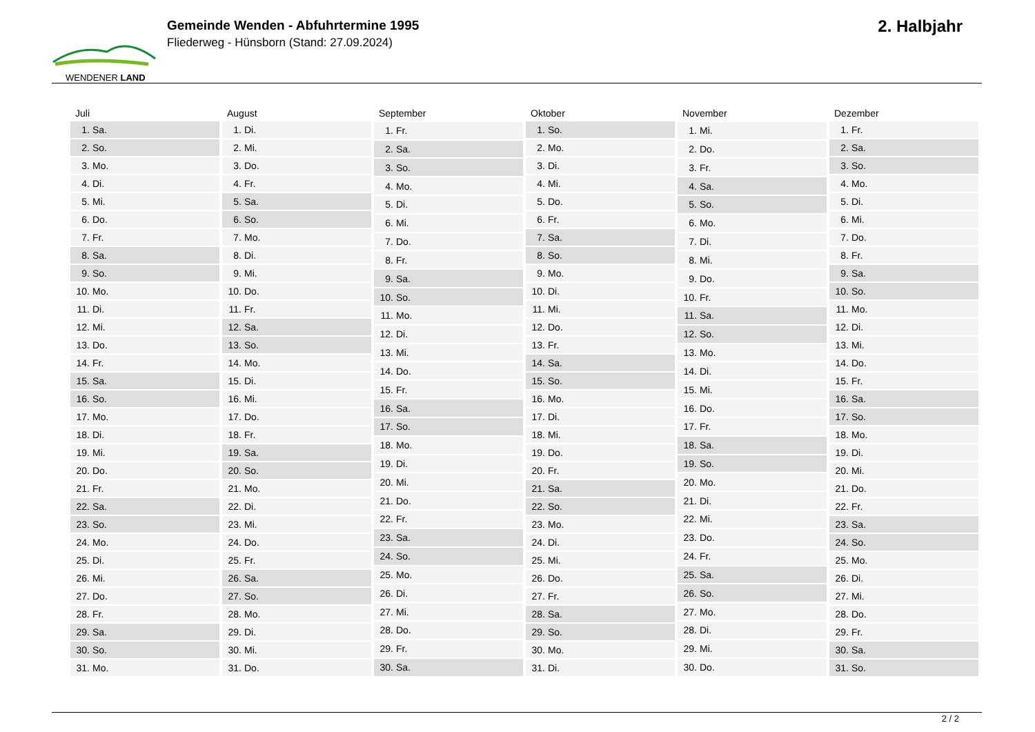WENDENER LAND
Gemeinde Wenden - Abfuhrtermine 1995
Fliederweg - Hünsborn (Stand: 27.09.2024)
2. Halbjahr
| Juli | |
| --- | --- |
| 1. | Sa. |
| 2. | So. |
| 3. | Mo. |
| 4. | Di. |
| 5. | Mi. |
| 6. | Do. |
| 7. | Fr. |
| 8. | Sa. |
| 9. | So. |
| 10. | Mo. |
| 11. | Di. |
| 12. | Mi. |
| 13. | Do. |
| 14. | Fr. |
| 15. | Sa. |
| 16. | So. |
| 17. | Mo. |
| 18. | Di. |
| 19. | Mi. |
| 20. | Do. |
| 21. | Fr. |
| 22. | Sa. |
| 23. | So. |
| 24. | Mo. |
| 25. | Di. |
| 26. | Mi. |
| 27. | Do. |
| 28. | Fr. |
| 29. | Sa. |
| 30. | So. |
| 31. | Mo. |
| August | |
| --- | --- |
| 1. | Di. |
| 2. | Mi. |
| 3. | Do. |
| 4. | Fr. |
| 5. | Sa. |
| 6. | So. |
| 7. | Mo. |
| 8. | Di. |
| 9. | Mi. |
| 10. | Do. |
| 11. | Fr. |
| 12. | Sa. |
| 13. | So. |
| 14. | Mo. |
| 15. | Di. |
| 16. | Mi. |
| 17. | Do. |
| 18. | Fr. |
| 19. | Sa. |
| 20. | So. |
| 21. | Mo. |
| 22. | Di. |
| 23. | Mi. |
| 24. | Do. |
| 25. | Fr. |
| 26. | Sa. |
| 27. | So. |
| 28. | Mo. |
| 29. | Di. |
| 30. | Mi. |
| 31. | Do. |
| September | |
| --- | --- |
| 1. | Fr. |
| 2. | Sa. |
| 3. | So. |
| 4. | Mo. |
| 5. | Di. |
| 6. | Mi. |
| 7. | Do. |
| 8. | Fr. |
| 9. | Sa. |
| 10. | So. |
| 11. | Mo. |
| 12. | Di. |
| 13. | Mi. |
| 14. | Do. |
| 15. | Fr. |
| 16. | Sa. |
| 17. | So. |
| 18. | Mo. |
| 19. | Di. |
| 20. | Mi. |
| 21. | Do. |
| 22. | Fr. |
| 23. | Sa. |
| 24. | So. |
| 25. | Mo. |
| 26. | Di. |
| 27. | Mi. |
| 28. | Do. |
| 29. | Fr. |
| 30. | Sa. |
| Oktober | |
| --- | --- |
| 1. | So. |
| 2. | Mo. |
| 3. | Di. |
| 4. | Mi. |
| 5. | Do. |
| 6. | Fr. |
| 7. | Sa. |
| 8. | So. |
| 9. | Mo. |
| 10. | Di. |
| 11. | Mi. |
| 12. | Do. |
| 13. | Fr. |
| 14. | Sa. |
| 15. | So. |
| 16. | Mo. |
| 17. | Di. |
| 18. | Mi. |
| 19. | Do. |
| 20. | Fr. |
| 21. | Sa. |
| 22. | So. |
| 23. | Mo. |
| 24. | Di. |
| 25. | Mi. |
| 26. | Do. |
| 27. | Fr. |
| 28. | Sa. |
| 29. | So. |
| 30. | Mo. |
| 31. | Di. |
| November | |
| --- | --- |
| 1. | Mi. |
| 2. | Do. |
| 3. | Fr. |
| 4. | Sa. |
| 5. | So. |
| 6. | Mo. |
| 7. | Di. |
| 8. | Mi. |
| 9. | Do. |
| 10. | Fr. |
| 11. | Sa. |
| 12. | So. |
| 13. | Mo. |
| 14. | Di. |
| 15. | Mi. |
| 16. | Do. |
| 17. | Fr. |
| 18. | Sa. |
| 19. | So. |
| 20. | Mo. |
| 21. | Di. |
| 22. | Mi. |
| 23. | Do. |
| 24. | Fr. |
| 25. | Sa. |
| 26. | So. |
| 27. | Mo. |
| 28. | Di. |
| 29. | Mi. |
| 30. | Do. |
| Dezember | |
| --- | --- |
| 1. | Fr. |
| 2. | Sa. |
| 3. | So. |
| 4. | Mo. |
| 5. | Di. |
| 6. | Mi. |
| 7. | Do. |
| 8. | Fr. |
| 9. | Sa. |
| 10. | So. |
| 11. | Mo. |
| 12. | Di. |
| 13. | Mi. |
| 14. | Do. |
| 15. | Fr. |
| 16. | Sa. |
| 17. | So. |
| 18. | Mo. |
| 19. | Di. |
| 20. | Mi. |
| 21. | Do. |
| 22. | Fr. |
| 23. | Sa. |
| 24. | So. |
| 25. | Mo. |
| 26. | Di. |
| 27. | Mi. |
| 28. | Do. |
| 29. | Fr. |
| 30. | Sa. |
| 31. | So. |
2 / 2